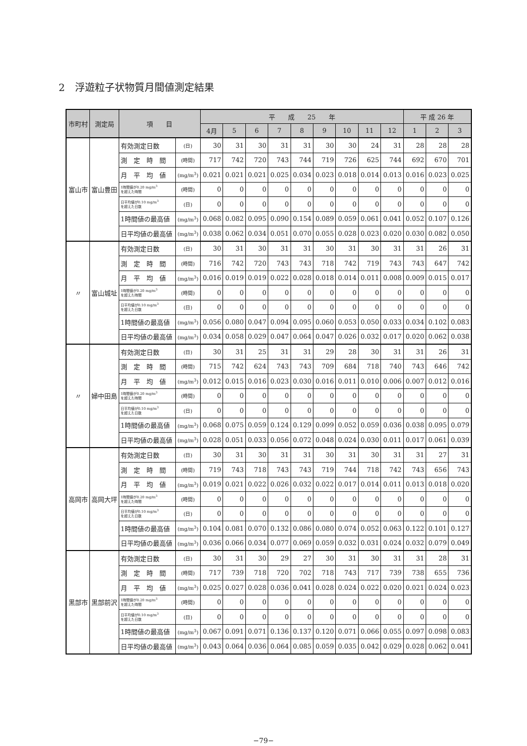2　浮遊粒子状物質月間値測定結果
| 市町村 | 測定局 | 項 目 | | 平 成 25 年 | | | | | | | | | 平 成 26 年 | | |
| --- | --- | --- | --- | --- | --- | --- | --- | --- | --- | --- | --- | --- | --- | --- | --- |
| | | | | 4月 | 5 | 6 | 7 | 8 | 9 | 10 | 11 | 12 | 1 | 2 | 3 |
| 富山市 | 富山豊田 | 有効測定日数 | (日) | 30 | 31 | 30 | 31 | 31 | 30 | 30 | 24 | 31 | 28 | 28 | 28 |
| | | 測 定 時 間 | (時間) | 717 | 742 | 720 | 743 | 744 | 719 | 726 | 625 | 744 | 692 | 670 | 701 |
| | | 月 平 均 値 | (mg/m<sup>3</sup>) | 0.021 | 0.021 | 0.021 | 0.025 | 0.034 | 0.023 | 0.018 | 0.014 | 0.013 | 0.016 | 0.023 | 0.025 |
| | | 1時間値が0.20 mg/m<sup>3</sup> を超えた時間 | (時間) | 0 | 0 | 0 | 0 | 0 | 0 | 0 | 0 | 0 | 0 | 0 | 0 |
| | | 日平均値が0.10 mg/m<sup>3</sup> を超えた日数 | (日) | 0 | 0 | 0 | 0 | 0 | 0 | 0 | 0 | 0 | 0 | 0 | 0 |
| | | 1時間値の最高値 | (mg/m<sup>3</sup>) | 0.068 | 0.082 | 0.095 | 0.090 | 0.154 | 0.089 | 0.059 | 0.061 | 0.041 | 0.052 | 0.107 | 0.126 |
| | | 日平均値の最高値 | (mg/m<sup>3</sup>) | 0.038 | 0.062 | 0.034 | 0.051 | 0.070 | 0.055 | 0.028 | 0.023 | 0.020 | 0.030 | 0.082 | 0.050 |
| 〃 | 富山城址 | 有効測定日数 | (日) | 30 | 31 | 30 | 31 | 31 | 30 | 31 | 30 | 31 | 31 | 26 | 31 |
| | | 測 定 時 間 | (時間) | 716 | 742 | 720 | 743 | 743 | 718 | 742 | 719 | 743 | 743 | 647 | 742 |
| | | 月 平 均 値 | (mg/m<sup>3</sup>) | 0.016 | 0.019 | 0.019 | 0.022 | 0.028 | 0.018 | 0.014 | 0.011 | 0.008 | 0.009 | 0.015 | 0.017 |
| | | 1時間値が0.20 mg/m<sup>3</sup> を超えた時間 | (時間) | 0 | 0 | 0 | 0 | 0 | 0 | 0 | 0 | 0 | 0 | 0 | 0 |
| | | 日平均値が0.10 mg/m<sup>3</sup> を超えた日数 | (日) | 0 | 0 | 0 | 0 | 0 | 0 | 0 | 0 | 0 | 0 | 0 | 0 |
| | | 1時間値の最高値 | (mg/m<sup>3</sup>) | 0.056 | 0.080 | 0.047 | 0.094 | 0.095 | 0.060 | 0.053 | 0.050 | 0.033 | 0.034 | 0.102 | 0.083 |
| | | 日平均値の最高値 | (mg/m<sup>3</sup>) | 0.034 | 0.058 | 0.029 | 0.047 | 0.064 | 0.047 | 0.026 | 0.032 | 0.017 | 0.020 | 0.062 | 0.038 |
| 〃 | 婦中田島 | 有効測定日数 | (日) | 30 | 31 | 25 | 31 | 31 | 29 | 28 | 30 | 31 | 31 | 26 | 31 |
| | | 測 定 時 間 | (時間) | 715 | 742 | 624 | 743 | 743 | 709 | 684 | 718 | 740 | 743 | 646 | 742 |
| | | 月 平 均 値 | (mg/m<sup>3</sup>) | 0.012 | 0.015 | 0.016 | 0.023 | 0.030 | 0.016 | 0.011 | 0.010 | 0.006 | 0.007 | 0.012 | 0.016 |
| | | 1時間値が0.20 mg/m<sup>3</sup> を超えた時間 | (時間) | 0 | 0 | 0 | 0 | 0 | 0 | 0 | 0 | 0 | 0 | 0 | 0 |
| | | 日平均値が0.10 mg/m<sup>3</sup> を超えた日数 | (日) | 0 | 0 | 0 | 0 | 0 | 0 | 0 | 0 | 0 | 0 | 0 | 0 |
| | | 1時間値の最高値 | (mg/m<sup>3</sup>) | 0.068 | 0.075 | 0.059 | 0.124 | 0.129 | 0.099 | 0.052 | 0.059 | 0.036 | 0.038 | 0.095 | 0.079 |
| | | 日平均値の最高値 | (mg/m<sup>3</sup>) | 0.028 | 0.051 | 0.033 | 0.056 | 0.072 | 0.048 | 0.024 | 0.030 | 0.011 | 0.017 | 0.061 | 0.039 |
| 高岡市 | 高岡大坪 | 有効測定日数 | (日) | 30 | 31 | 30 | 31 | 31 | 30 | 31 | 30 | 31 | 31 | 27 | 31 |
| | | 測 定 時 間 | (時間) | 719 | 743 | 718 | 743 | 743 | 719 | 744 | 718 | 742 | 743 | 656 | 743 |
| | | 月 平 均 値 | (mg/m<sup>3</sup>) | 0.019 | 0.021 | 0.022 | 0.026 | 0.032 | 0.022 | 0.017 | 0.014 | 0.011 | 0.013 | 0.018 | 0.020 |
| | | 1時間値が0.20 mg/m<sup>3</sup> を超えた時間 | (時間) | 0 | 0 | 0 | 0 | 0 | 0 | 0 | 0 | 0 | 0 | 0 | 0 |
| | | 日平均値が0.10 mg/m<sup>3</sup> を超えた日数 | (日) | 0 | 0 | 0 | 0 | 0 | 0 | 0 | 0 | 0 | 0 | 0 | 0 |
| | | 1時間値の最高値 | (mg/m<sup>3</sup>) | 0.104 | 0.081 | 0.070 | 0.132 | 0.086 | 0.080 | 0.074 | 0.052 | 0.063 | 0.122 | 0.101 | 0.127 |
| | | 日平均値の最高値 | (mg/m<sup>3</sup>) | 0.036 | 0.066 | 0.034 | 0.077 | 0.069 | 0.059 | 0.032 | 0.031 | 0.024 | 0.032 | 0.079 | 0.049 |
| 黒部市 | 黒部前沢 | 有効測定日数 | (日) | 30 | 31 | 30 | 29 | 27 | 30 | 31 | 30 | 31 | 31 | 28 | 31 |
| | | 測 定 時 間 | (時間) | 717 | 739 | 718 | 720 | 702 | 718 | 743 | 717 | 739 | 738 | 655 | 736 |
| | | 月 平 均 値 | (mg/m<sup>3</sup>) | 0.025 | 0.027 | 0.028 | 0.036 | 0.041 | 0.028 | 0.024 | 0.022 | 0.020 | 0.021 | 0.024 | 0.023 |
| | | 1時間値が0.20 mg/m<sup>3</sup> を超えた時間 | (時間) | 0 | 0 | 0 | 0 | 0 | 0 | 0 | 0 | 0 | 0 | 0 | 0 |
| | | 日平均値が0.10 mg/m<sup>3</sup> を超えた日数 | (日) | 0 | 0 | 0 | 0 | 0 | 0 | 0 | 0 | 0 | 0 | 0 | 0 |
| | | 1時間値の最高値 | (mg/m<sup>3</sup>) | 0.067 | 0.091 | 0.071 | 0.136 | 0.137 | 0.120 | 0.071 | 0.066 | 0.055 | 0.097 | 0.098 | 0.083 |
| | | 日平均値の最高値 | (mg/m<sup>3</sup>) | 0.043 | 0.064 | 0.036 | 0.064 | 0.085 | 0.059 | 0.035 | 0.042 | 0.029 | 0.028 | 0.062 | 0.041 |
−79−